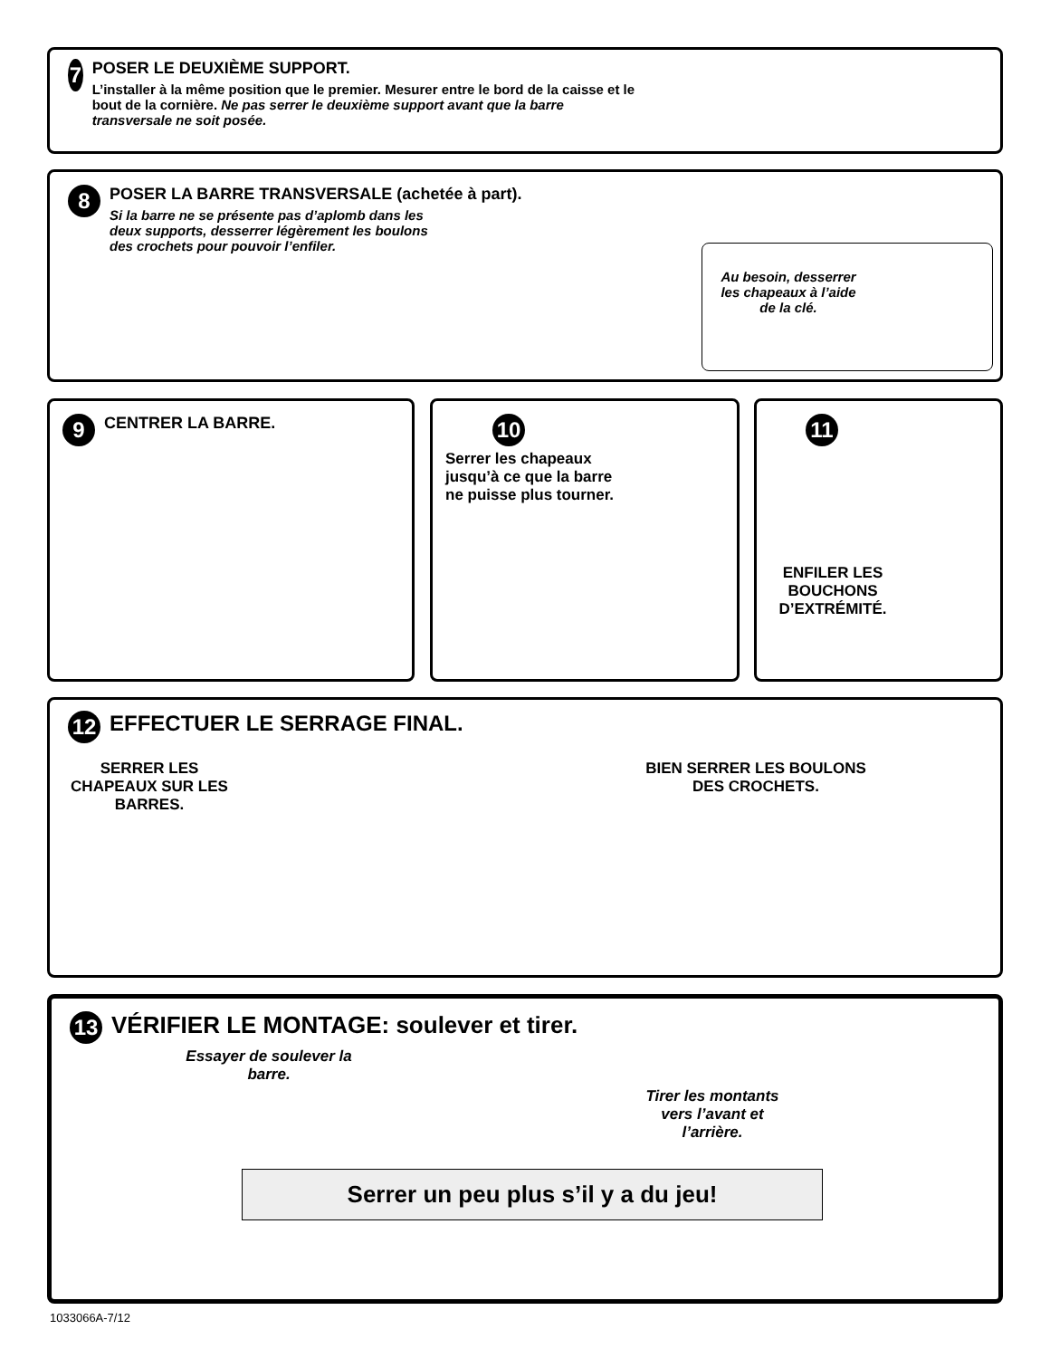7
POSER LE DEUXIÈME SUPPORT.
L’installer à la même position que le premier. Mesurer entre le bord de la caisse et le bout de la cornière. Ne pas serrer le deuxième support avant que la barre transversale ne soit posée.
8
POSER LA BARRE TRANSVERSALE (achetée à part).
Si la barre ne se présente pas d’aplomb dans les deux supports, desserrer légèrement les boulons des crochets pour pouvoir l’enfiler.
Au besoin, desserrer les chapeaux à l’aide de la clé.
9
CENTRER LA BARRE.
10
Serrer les chapeaux jusqu’à ce que la barre ne puisse plus tourner.
11
ENFILER LES BOUCHONS D’EXTRÉMITÉ.
12
EFFECTUER LE SERRAGE FINAL.
SERRER LES CHAPEAUX SUR LES BARRES.
BIEN SERRER LES BOULONS DES CROCHETS.
13
VÉRIFIER LE MONTAGE: soulever et tirer.
Essayer de soulever la barre.
Tirer les montants vers l’avant et l’arrière.
Serrer un peu plus s’il y a du jeu!
1033066A-7/12